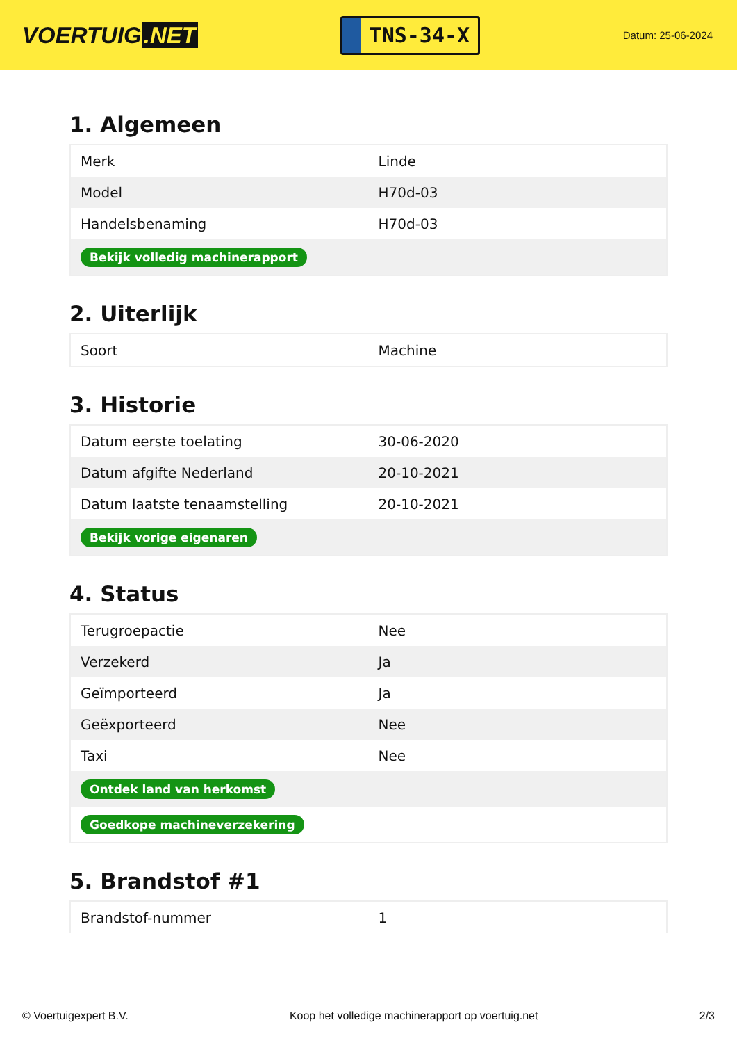VOERTUIG.NET
TNS-34-X
Datum: 25-06-2024
1. Algemeen
| Merk | Linde |
| Model | H70d-03 |
| Handelsbenaming | H70d-03 |
| Bekijk volledig machinerapport | |
2. Uiterlijk
| Soort | Machine |
3. Historie
| Datum eerste toelating | 30-06-2020 |
| Datum afgifte Nederland | 20-10-2021 |
| Datum laatste tenaamstelling | 20-10-2021 |
| Bekijk vorige eigenaren | |
4. Status
| Terugroepactie | Nee |
| Verzekerd | Ja |
| Geïmporteerd | Ja |
| Geëxporteerd | Nee |
| Taxi | Nee |
| Ontdek land van herkomst | |
| Goedkope machineverzekering | |
5. Brandstof #1
| Brandstof-nummer | 1 |
© Voertuigexpert B.V. Koop het volledige machinerapport op voertuig.net 2/3